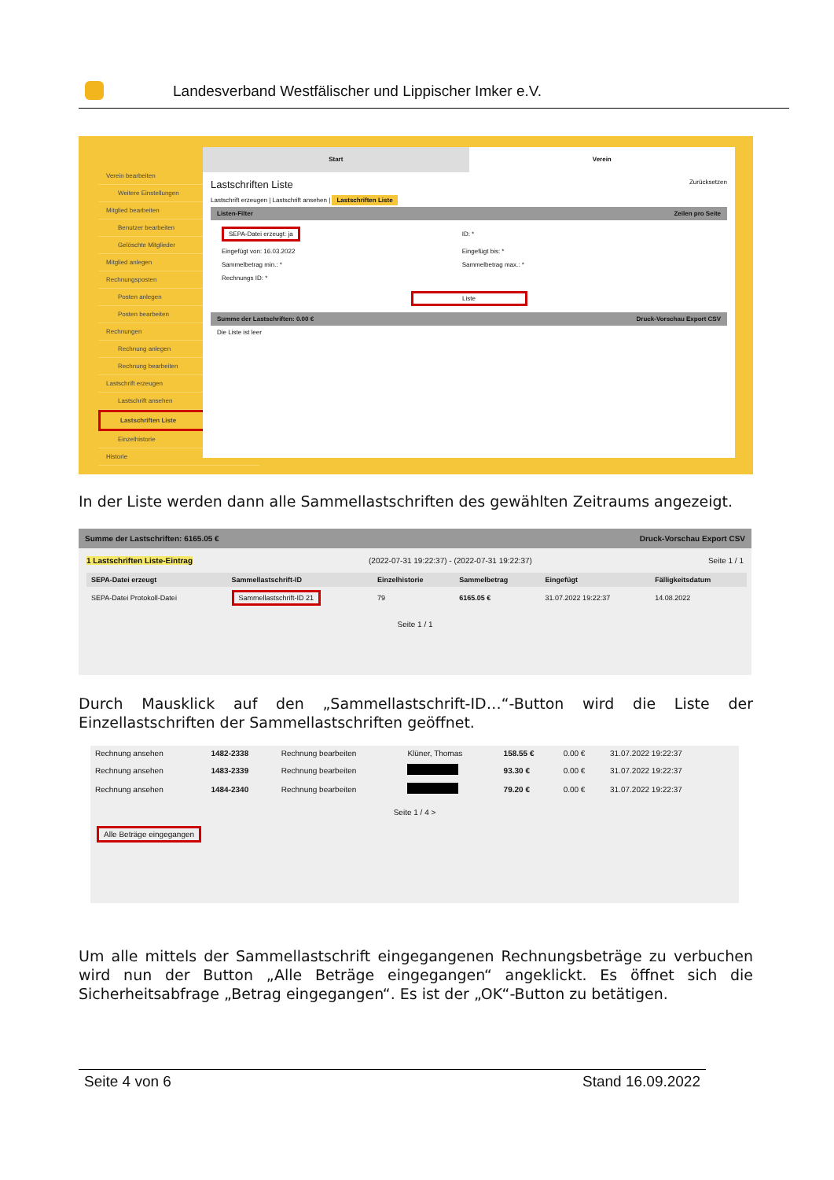Landesverband Westfälischer und Lippischer Imker e.V.
Verein bearbeiten
Weitere Einstellungen
Mitglied bearbeiten
Benutzer bearbeiten
Gelöschte Mitglieder
Mitglied anlegen
Rechnungsposten
Posten anlegen
Posten bearbeiten
Rechnungen
Rechnung anlegen
Rechnung bearbeiten
Lastschrift erzeugen
Lastschrift ansehen
Lastschriften Liste
Einzelhistorie
Historie
Start Verein
Lastschriften Liste Zurücksetzen
Lastschrift erzeugen | Lastschrift ansehen | Lastschriften Liste
Listen-Filter Zeilen pro Seite
| SEPA-Datei erzeugt: ja | ID: * |
| Eingefügt von: 16.03.2022 | Eingefügt bis: * |
| Sammelbetrag min.: * | Sammelbetrag max.: * |
| Rechnungs ID: * | |
Liste
Summe der Lastschriften: 0.00 € Druck-Vorschau Export CSV
Die Liste ist leer
In der Liste werden dann alle Sammellastschriften des gewählten Zeitraums angezeigt.
Summe der Lastschriften: 6165.05 € Druck-Vorschau Export CSV
1 Lastschriften Liste-Eintrag (2022-07-31 19:22:37) - (2022-07-31 19:22:37) Seite 1 / 1
| SEPA-Datei erzeugt | Sammellastschrift-ID | Einzelhistorie | Sammelbetrag | Eingefügt | Fälligkeitsdatum |
| --- | --- | --- | --- | --- | --- |
| SEPA-Datei Protokoll-Datei | Sammellastschrift-ID 21 | 79 | 6165.05 € | 31.07.2022 19:22:37 | 14.08.2022 |
Seite 1 / 1
Durch Mausklick auf den „Sammellastschrift-ID…“-Button wird die Liste der Einzellastschriften der Sammellastschriften geöffnet.
| Rechnung ansehen | 1482-2338 | Rechnung bearbeiten | Klüner, Thomas | 158.55 € | 0.00 € | 31.07.2022 19:22:37 |
| Rechnung ansehen | 1483-2339 | Rechnung bearbeiten | | 93.30 € | 0.00 € | 31.07.2022 19:22:37 |
| Rechnung ansehen | 1484-2340 | Rechnung bearbeiten | | 79.20 € | 0.00 € | 31.07.2022 19:22:37 |
Seite 1 / 4 >
Alle Beträge eingegangen
Um alle mittels der Sammellastschrift eingegangenen Rechnungsbeträge zu verbuchen wird nun der Button „Alle Beträge eingegangen“ angeklickt. Es öffnet sich die Sicherheitsabfrage „Betrag eingegangen“. Es ist der „OK“-Button zu betätigen.
Seite 4 von 6 Stand 16.09.2022